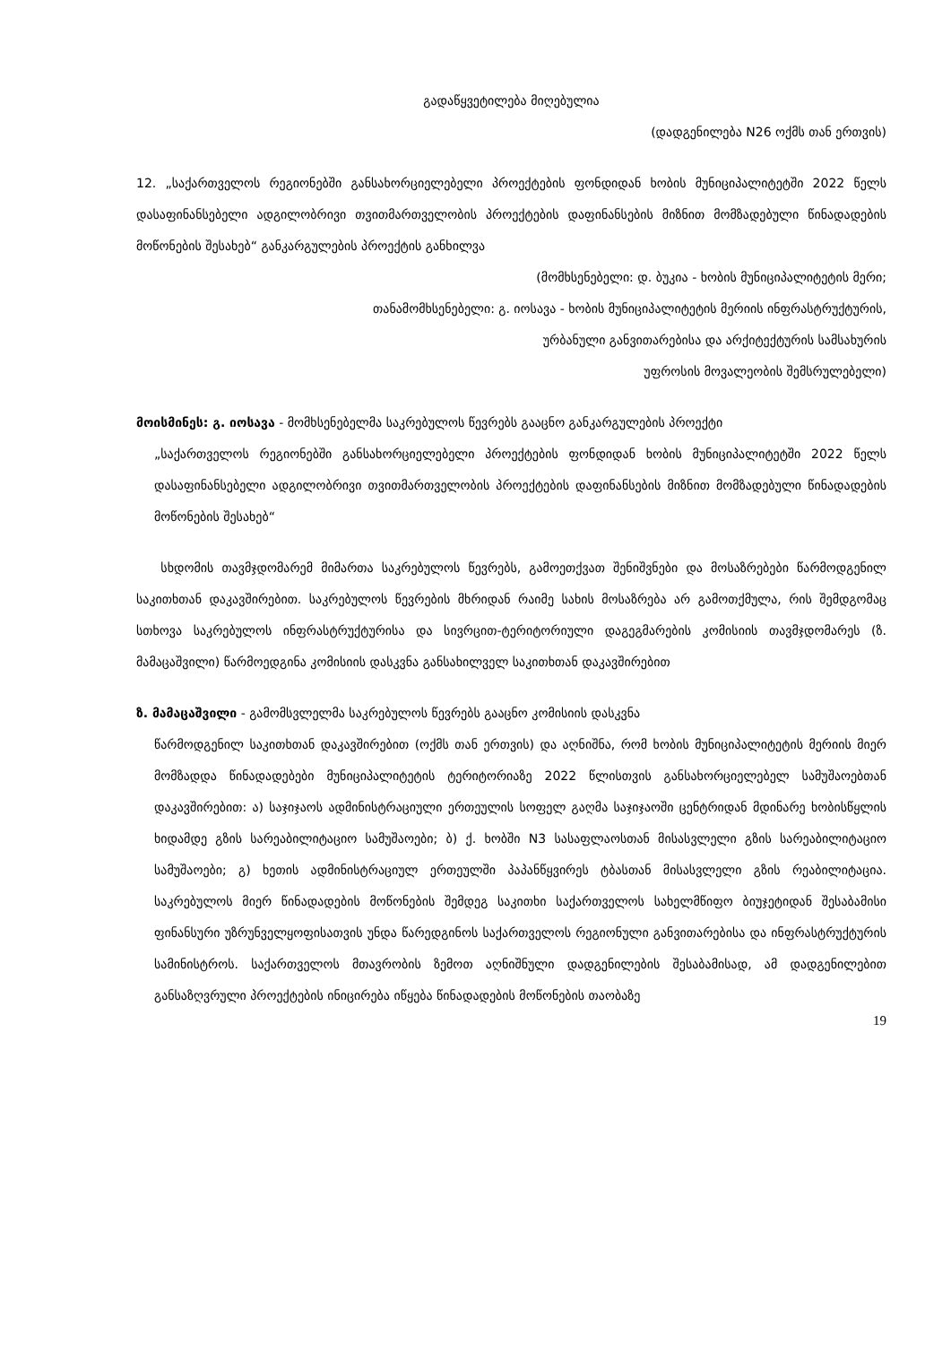გადაწყვეტილება მიღებულია
(დადგენილება N26 ოქმს თან ერთვის)
12. „საქართველოს რეგიონებში განსახორციელებელი პროექტების ფონდიდან ხობის მუნიციპალიტეტში 2022 წელს დასაფინანსებელი ადგილობრივი თვითმართველობის პროექტების დაფინანსების მიზნით მომზადებული წინადადების მოწონების შესახებ“ განკარგულების პროექტის განხილვა
(მომხსენებელი: დ. ბუკია - ხობის მუნიციპალიტეტის მერი;
თანამომხსენებელი: გ. იოსავა - ხობის მუნიციპალიტეტის მერიის ინფრასტრუქტურის,
ურბანული განვითარებისა და არქიტექტურის სამსახურის
უფროსის მოვალეობის შემსრულებელი)
მოისმინეს: გ. იოსავა - მომხსენებელმა საკრებულოს წევრებს გააცნო განკარგულების პროექტი
„საქართველოს რეგიონებში განსახორციელებელი პროექტების ფონდიდან ხობის მუნიციპალიტეტში 2022 წელს დასაფინანსებელი ადგილობრივი თვითმართველობის პროექტების დაფინანსების მიზნით მომზადებული წინადადების მოწონების შესახებ“
სხდომის თავმჯდომარემ მიმართა საკრებულოს წევრებს, გამოეთქვათ შენიშვნები და მოსაზრებები წარმოდგენილ საკითხთან დაკავშირებით. საკრებულოს წევრების მხრიდან რაიმე სახის მოსაზრება არ გამოთქმულა, რის შემდგომაც სთხოვა საკრებულოს ინფრასტრუქტურისა და სივრცით-ტერიტორიული დაგეგმარების კომისიის თავმჯდომარეს (ზ. მამაცაშვილი) წარმოედგინა კომისიის დასკვნა განსახილველ საკითხთან დაკავშირებით
ზ. მამაცაშვილი - გამომსვლელმა საკრებულოს წევრებს გააცნო კომისიის დასკვნა
წარმოდგენილ საკითხთან დაკავშირებით (ოქმს თან ერთვის) და აღნიშნა, რომ ხობის მუნიციპალიტეტის მერიის მიერ მომზადდა წინადადებები მუნიციპალიტეტის ტერიტორიაზე 2022 წლისთვის განსახორციელებელ სამუშაოებთან დაკავშირებით: ა) საჯიჯაოს ადმინისტრაციული ერთეულის სოფელ გაღმა საჯიჯაოში ცენტრიდან მდინარე ხობისწყლის ხიდამდე გზის სარეაბილიტაციო სამუშაოები; ბ) ქ. ხობში N3 სასაფლაოსთან მისასვლელი გზის სარეაბილიტაციო სამუშაოები; გ) ხეთის ადმინისტრაციულ ერთეულში პაპანწყვირეს ტბასთან მისასვლელი გზის რეაბილიტაცია. საკრებულოს მიერ წინადადების მოწონების შემდეგ საკითხი საქართველოს სახელმწიფო ბიუჯეტიდან შესაბამისი ფინანსური უზრუნველყოფისათვის უნდა წარედგინოს საქართველოს რეგიონული განვითარებისა და ინფრასტრუქტურის სამინისტროს. საქართველოს მთავრობის ზემოთ აღნიშნული დადგენილების შესაბამისად, ამ დადგენილებით განსაზღვრული პროექტების ინიცირება იწყება წინადადების მოწონების თაობაზე
19